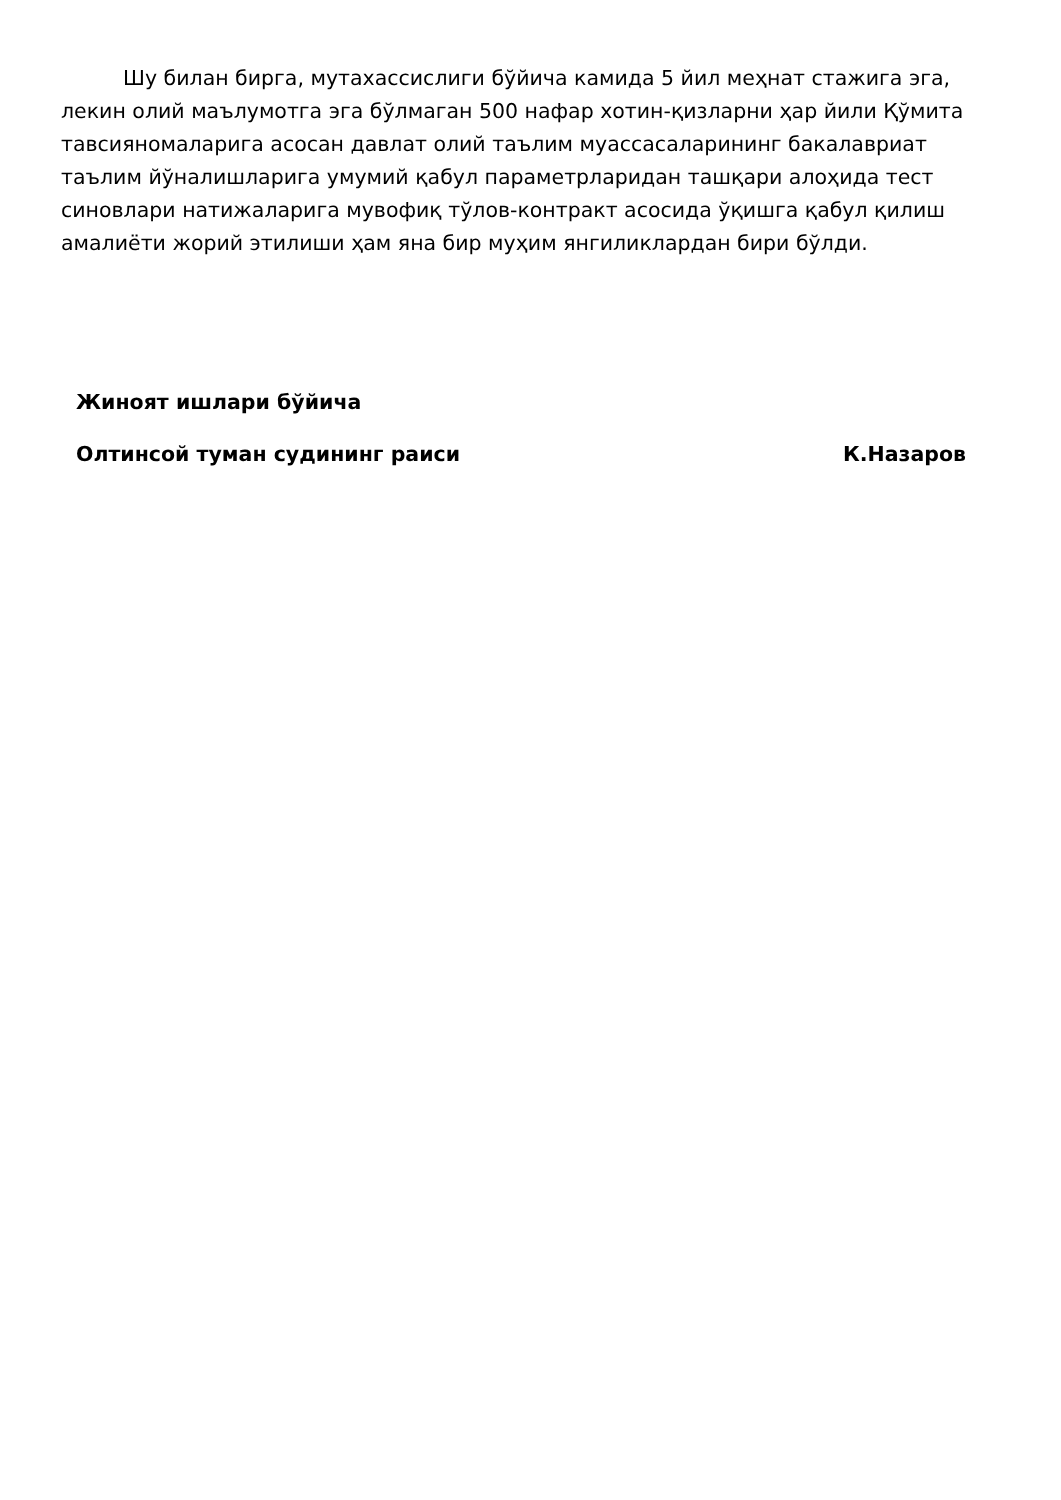Шу билан бирга, мутахассислиги бўйича камида 5 йил меҳнат стажига эга, лекин олий маълумотга эга бўлмаган 500 нафар хотин-қизларни ҳар йили Қўмита тавсияномаларига асосан давлат олий таълим муассасаларининг бакалавриат таълим йўналишларига умумий қабул параметрларидан ташқари алоҳида тест синовлари натижаларига мувофиқ тўлов-контракт асосида ўқишга қабул қилиш амалиёти жорий этилиши ҳам яна бир муҳим янгиликлардан бири бўлди.
Жиноят ишлари бўйича
Олтинсой туман судининг раиси К.Назаров